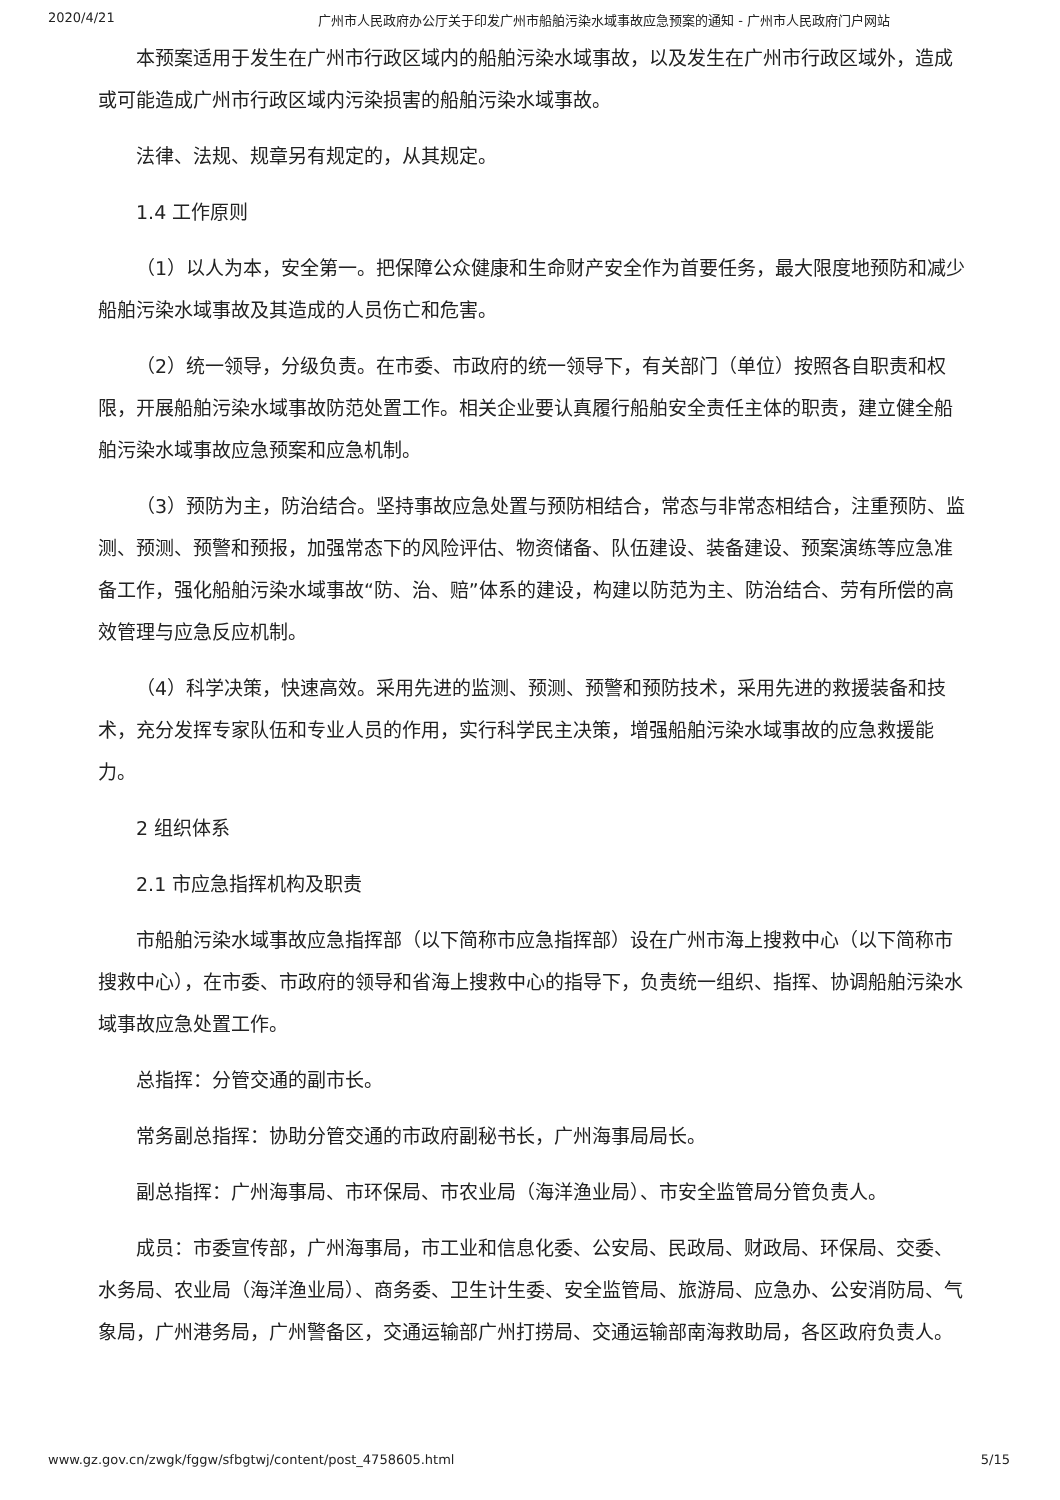2020/4/21 广州市人民政府办公厅关于印发广州市船舶污染水域事故应急预案的通知 - 广州市人民政府门户网站
本预案适用于发生在广州市行政区域内的船舶污染水域事故，以及发生在广州市行政区域外，造成或可能造成广州市行政区域内污染损害的船舶污染水域事故。
法律、法规、规章另有规定的，从其规定。
1.4 工作原则
（1）以人为本，安全第一。把保障公众健康和生命财产安全作为首要任务，最大限度地预防和减少船舶污染水域事故及其造成的人员伤亡和危害。
（2）统一领导，分级负责。在市委、市政府的统一领导下，有关部门（单位）按照各自职责和权限，开展船舶污染水域事故防范处置工作。相关企业要认真履行船舶安全责任主体的职责，建立健全船舶污染水域事故应急预案和应急机制。
（3）预防为主，防治结合。坚持事故应急处置与预防相结合，常态与非常态相结合，注重预防、监测、预测、预警和预报，加强常态下的风险评估、物资储备、队伍建设、装备建设、预案演练等应急准备工作，强化船舶污染水域事故“防、治、赔”体系的建设，构建以防范为主、防治结合、劳有所偿的高效管理与应急反应机制。
（4）科学决策，快速高效。采用先进的监测、预测、预警和预防技术，采用先进的救援装备和技术，充分发挥专家队伍和专业人员的作用，实行科学民主决策，增强船舶污染水域事故的应急救援能力。
2 组织体系
2.1 市应急指挥机构及职责
市船舶污染水域事故应急指挥部（以下简称市应急指挥部）设在广州市海上搜救中心（以下简称市搜救中心），在市委、市政府的领导和省海上搜救中心的指导下，负责统一组织、指挥、协调船舶污染水域事故应急处置工作。
总指挥：分管交通的副市长。
常务副总指挥：协助分管交通的市政府副秘书长，广州海事局局长。
副总指挥：广州海事局、市环保局、市农业局（海洋渔业局）、市安全监管局分管负责人。
成员：市委宣传部，广州海事局，市工业和信息化委、公安局、民政局、财政局、环保局、交委、水务局、农业局（海洋渔业局）、商务委、卫生计生委、安全监管局、旅游局、应急办、公安消防局、气象局，广州港务局，广州警备区，交通运输部广州打捞局、交通运输部南海救助局，各区政府负责人。
www.gz.gov.cn/zwgk/fggw/sfbgtwj/content/post_4758605.html 5/15